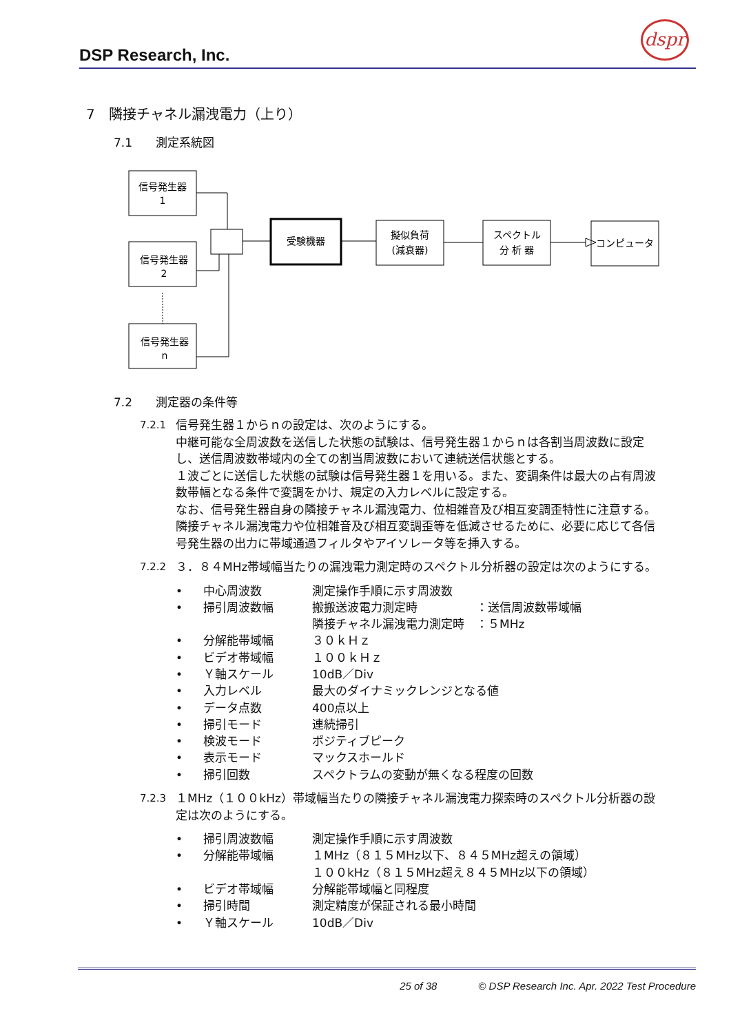DSP Research, Inc.
dspr
7　隣接チャネル漏洩電力（上り）
7.1　　測定系統図
信号発生器
1
信号発生器
2
信号発生器
n
受験機器
擬似負荷
(減衰器)
スペクトル
分 析 器
コンピュータ
7.2　　測定器の条件等
7.2.1 信号発生器１からｎの設定は、次のようにする。
中継可能な全周波数を送信した状態の試験は、信号発生器１からｎは各割当周波数に設定し、送信周波数帯域内の全ての割当周波数において連続送信状態とする。
１波ごとに送信した状態の試験は信号発生器１を用いる。また、変調条件は最大の占有周波数帯幅となる条件で変調をかけ、規定の入力レベルに設定する。
なお、信号発生器自身の隣接チャネル漏洩電力、位相雑音及び相互変調歪特性に注意する。隣接チャネル漏洩電力や位相雑音及び相互変調歪等を低減させるために、必要に応じて各信号発生器の出力に帯域通過フィルタやアイソレータ等を挿入する。
7.2.2 ３．８４MHz帯域幅当たりの漏洩電力測定時のスペクトル分析器の設定は次のようにする。
• 中心周波数 測定操作手順に示す周波数
• 掃引周波数幅 搬搬送波電力測定時　　　　　：送信周波数帯域幅
隣接チャネル漏洩電力測定時　：５MHz
• 分解能帯域幅 ３０ｋＨｚ
• ビデオ帯域幅 １００ｋＨｚ
• Ｙ軸スケール 10dB／Div
• 入力レベル 最大のダイナミックレンジとなる値
• データ点数 400点以上
• 掃引モード 連続掃引
• 検波モード ポジティブピーク
• 表示モード マックスホールド
• 掃引回数 スペクトラムの変動が無くなる程度の回数
7.2.3 １MHz（１００kHz）帯域幅当たりの隣接チャネル漏洩電力探索時のスペクトル分析器の設定は次のようにする。
• 掃引周波数幅 測定操作手順に示す周波数
• 分解能帯域幅 １MHz（８１５MHz以下、８４５MHz超えの領域）
１００kHz（８１５MHz超え８４５MHz以下の領域）
• ビデオ帯域幅 分解能帯域幅と同程度
• 掃引時間 測定精度が保証される最小時間
• Ｙ軸スケール 10dB／Div
25 of 38　　　　© DSP Research Inc. Apr. 2022 Test Procedure